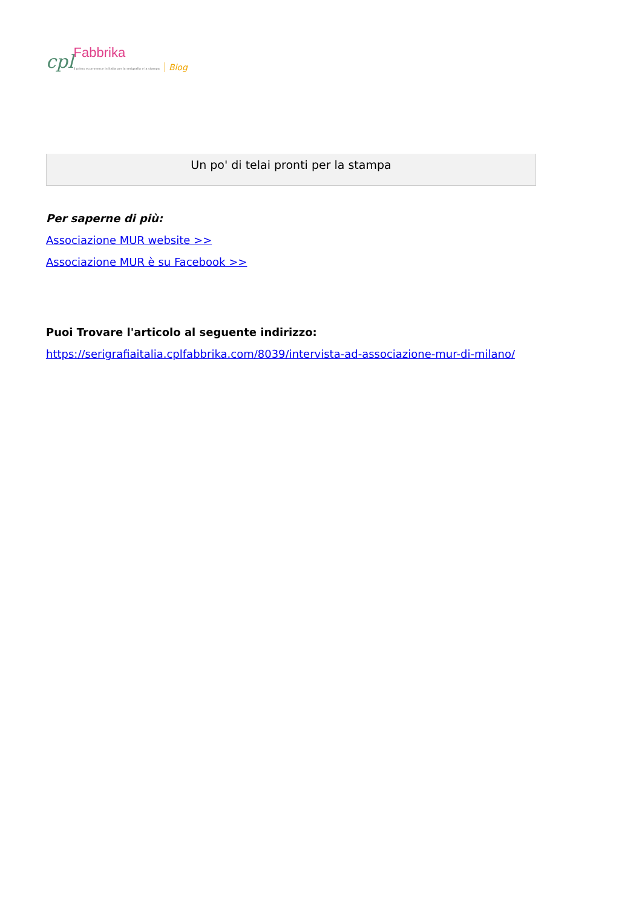cpl Fabbrika
il primo ecommerce in Italia per la serigrafia e la stampa Blog
Un po' di telai pronti per la stampa
Per saperne di più:
Associazione MUR website >>
Associazione MUR è su Facebook >>
Puoi Trovare l'articolo al seguente indirizzo:
https://serigrafiaitalia.cplfabbrika.com/8039/intervista-ad-associazione-mur-di-milano/